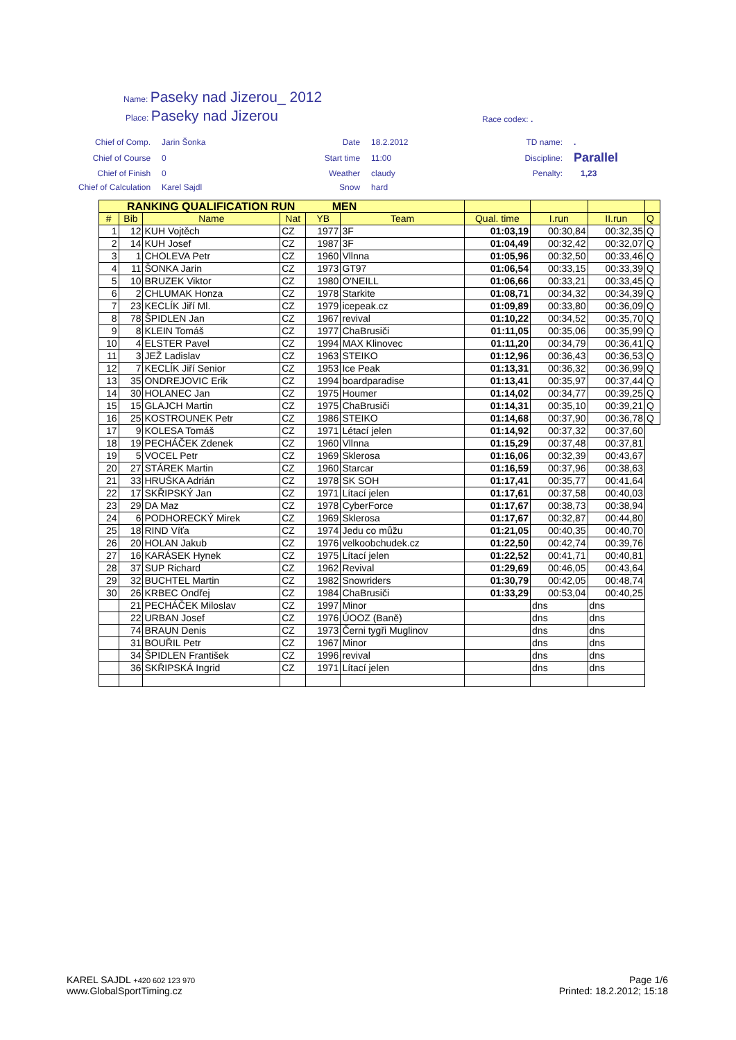Name: Paseky nad Jizerou_ 2012
Place: Paseky nad Jizerou
Race codex: .
| Chief of Comp. | Jarin Šonka | Date | 18.2.2012 | TD name: | . |
| Chief of Course | 0 | Start time | 11:00 | Discipline: | Parallel |
| Chief of Finish | 0 | Weather | claudy | Penalty: | 1,23 |
| Chief of Calculation | Karel Sajdl | Snow | hard | | |
| RANKING QUALIFICATION RUN MEN | | | | | | | | | |
| # | Bib | Name | Nat | YB | Team | Qual. time | I.run | II.run | Q |
| 1 | 12 | KUH Vojtěch | CZ | 1977 | 3F | 01:03,19 | 00:30,84 | 00:32,35 | Q |
| 2 | 14 | KUH Josef | CZ | 1987 | 3F | 01:04,49 | 00:32,42 | 00:32,07 | Q |
| 3 | 1 | CHOLEVA Petr | CZ | 1960 | Vllnna | 01:05,96 | 00:32,50 | 00:33,46 | Q |
| 4 | 11 | ŠONKA Jarin | CZ | 1973 | GT97 | 01:06,54 | 00:33,15 | 00:33,39 | Q |
| 5 | 10 | BRUZEK Viktor | CZ | 1980 | O'NEILL | 01:06,66 | 00:33,21 | 00:33,45 | Q |
| 6 | 2 | CHLUMAK Honza | CZ | 1978 | Starkite | 01:08,71 | 00:34,32 | 00:34,39 | Q |
| 7 | 23 | KECLÍK Jiří Ml. | CZ | 1979 | icepeak.cz | 01:09,89 | 00:33,80 | 00:36,09 | Q |
| 8 | 78 | ŠPIDLEN Jan | CZ | 1967 | revival | 01:10,22 | 00:34,52 | 00:35,70 | Q |
| 9 | 8 | KLEIN Tomáš | CZ | 1977 | ChaBrusiči | 01:11,05 | 00:35,06 | 00:35,99 | Q |
| 10 | 4 | ELSTER Pavel | CZ | 1994 | MAX Klinovec | 01:11,20 | 00:34,79 | 00:36,41 | Q |
| 11 | 3 | JEŽ Ladislav | CZ | 1963 | STEIKO | 01:12,96 | 00:36,43 | 00:36,53 | Q |
| 12 | 7 | KECLÍK Jiří Senior | CZ | 1953 | Ice Peak | 01:13,31 | 00:36,32 | 00:36,99 | Q |
| 13 | 35 | ONDREJOVIC Erik | CZ | 1994 | boardparadise | 01:13,41 | 00:35,97 | 00:37,44 | Q |
| 14 | 30 | HOLANEC Jan | CZ | 1975 | Houmer | 01:14,02 | 00:34,77 | 00:39,25 | Q |
| 15 | 15 | GLAJCH Martin | CZ | 1975 | ChaBrusiči | 01:14,31 | 00:35,10 | 00:39,21 | Q |
| 16 | 25 | KOSTROUNEK Petr | CZ | 1986 | STEIKO | 01:14,68 | 00:37,90 | 00:36,78 | Q |
| 17 | 9 | KOLESA Tomáš | CZ | 1971 | Létací jelen | 01:14,92 | 00:37,32 | 00:37,60 | |
| 18 | 19 | PECHÁČEK Zdenek | CZ | 1960 | Vllnna | 01:15,29 | 00:37,48 | 00:37,81 | |
| 19 | 5 | VOCEL Petr | CZ | 1969 | Sklerosa | 01:16,06 | 00:32,39 | 00:43,67 | |
| 20 | 27 | STÁREK Martin | CZ | 1960 | Starcar | 01:16,59 | 00:37,96 | 00:38,63 | |
| 21 | 33 | HRUŠKA Adrián | CZ | 1978 | SK SOH | 01:17,41 | 00:35,77 | 00:41,64 | |
| 22 | 17 | SKŘIPSKÝ Jan | CZ | 1971 | Lítací jelen | 01:17,61 | 00:37,58 | 00:40,03 | |
| 23 | 29 | DA Maz | CZ | 1978 | CyberForce | 01:17,67 | 00:38,73 | 00:38,94 | |
| 24 | 6 | PODHORECKÝ Mirek | CZ | 1969 | Sklerosa | 01:17,67 | 00:32,87 | 00:44,80 | |
| 25 | 18 | RIND Víťa | CZ | 1974 | Jedu co můžu | 01:21,05 | 00:40,35 | 00:40,70 | |
| 26 | 20 | HOLAN Jakub | CZ | 1976 | velkoobchudek.cz | 01:22,50 | 00:42,74 | 00:39,76 | |
| 27 | 16 | KARÁSEK Hynek | CZ | 1975 | Lítací jelen | 01:22,52 | 00:41,71 | 00:40,81 | |
| 28 | 37 | SUP Richard | CZ | 1962 | Revival | 01:29,69 | 00:46,05 | 00:43,64 | |
| 29 | 32 | BUCHTEL Martin | CZ | 1982 | Snowriders | 01:30,79 | 00:42,05 | 00:48,74 | |
| 30 | 26 | KRBEC Ondřej | CZ | 1984 | ChaBrusiči | 01:33,29 | 00:53,04 | 00:40,25 | |
| | 21 | PECHÁČEK Miloslav | CZ | 1997 | Minor | | dns | dns | |
| | 22 | URBAN Josef | CZ | 1976 | ÚOOZ (Baně) | | dns | dns | |
| | 74 | BRAUN Denis | CZ | 1973 | Černi tygři Muglinov | | dns | dns | |
| | 31 | BOUŘIL Petr | CZ | 1967 | Minor | | dns | dns | |
| | 34 | ŠPIDLEN František | CZ | 1996 | revival | | dns | dns | |
| | 36 | SKŘIPSKÁ Ingrid | CZ | 1971 | Lítací jelen | | dns | dns | |
KAREL SAJDL +420 602 123 970
www.GlobalSportTiming.cz
Page 1/6
Printed: 18.2.2012; 15:18